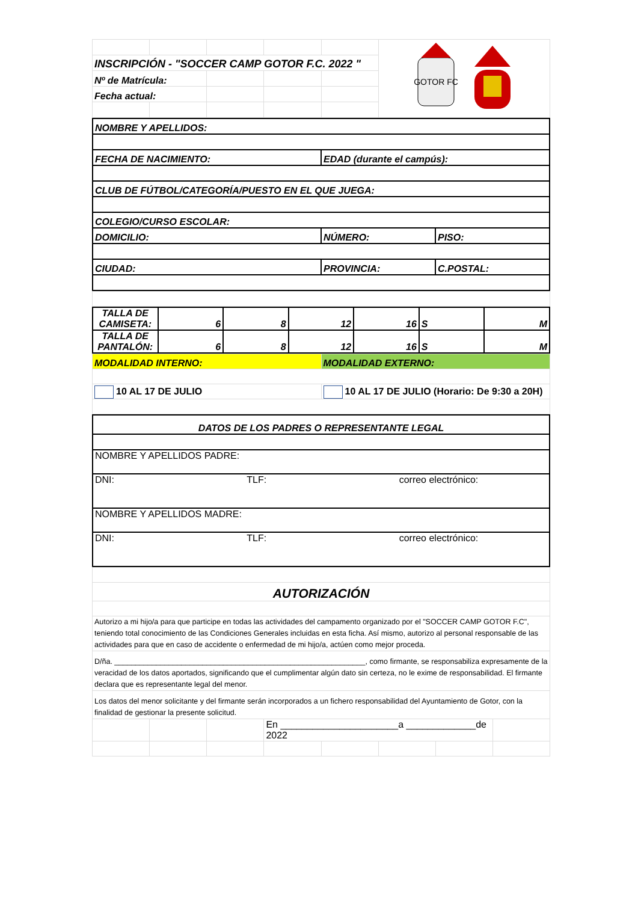| | | | | | GOTOR FC |
| INSCRIPCIÓN - "SOCCER CAMP GOTOR F.C. 2022 " | | | | | |
| Nº de Matrícula: | | | | | |
| Fecha actual: | | | | | |
| NOMBRE Y APELLIDOS: | | |
| FECHA DE NACIMIENTO: | EDAD (durante el campús): | |
| CLUB DE FÚTBOL/CATEGORÍA/PUESTO EN EL QUE JUEGA: | | |
| COLEGIO/CURSO ESCOLAR: | | |
| DOMICILIO: | NÚMERO: | PISO: |
| CIUDAD: | PROVINCIA: | C.POSTAL: |
| TALLA DE CAMISETA: | 6 | 8 | 12 | 16 | S | M |
| TALLA DE PANTALÓN: | 6 | 8 | 12 | 16 | S | M |
| MODALIDAD INTERNO: | MODALIDAD EXTERNO: |
| 10 AL 17 DE JULIO | 10 AL 17 DE JULIO (Horario: De 9:30 a 20H) |
| DATOS DE LOS PADRES O REPRESENTANTE LEGAL | | |
| NOMBRE Y APELLIDOS PADRE: | | |
| DNI: | TLF: | correo electrónico: |
| NOMBRE Y APELLIDOS MADRE: | | |
| DNI: | TLF: | correo electrónico: |
| AUTORIZACIÓN | | | | | | | |
| Autorizo a mi hijo/a para que participe en todas las actividades del campamento organizado por el "SOCCER CAMP GOTOR F.C", teniendo total conocimiento de las Condiciones Generales incluidas en esta ficha. Así mismo, autorizo al personal responsable de las actividades para que en caso de accidente o enfermedad de mi hijo/a, actúen como mejor proceda. | | | | | | | |
| D/ña. ____________________________________________________________, como firmante, se responsabiliza expresamente de la veracidad de los datos aportados, significando que el cumplimentar algún dato sin certeza, no le exime de responsabilidad. El firmante declara que es representante legal del menor. | | | | | | | |
| Los datos del menor solicitante y del firmante serán incorporados a un fichero responsabilidad del Ayuntamiento de Gotor, con la finalidad de gestionar la presente solicitud. | | | | | | | |
| | | | En ______________________a _____________de 2022 | | | | |